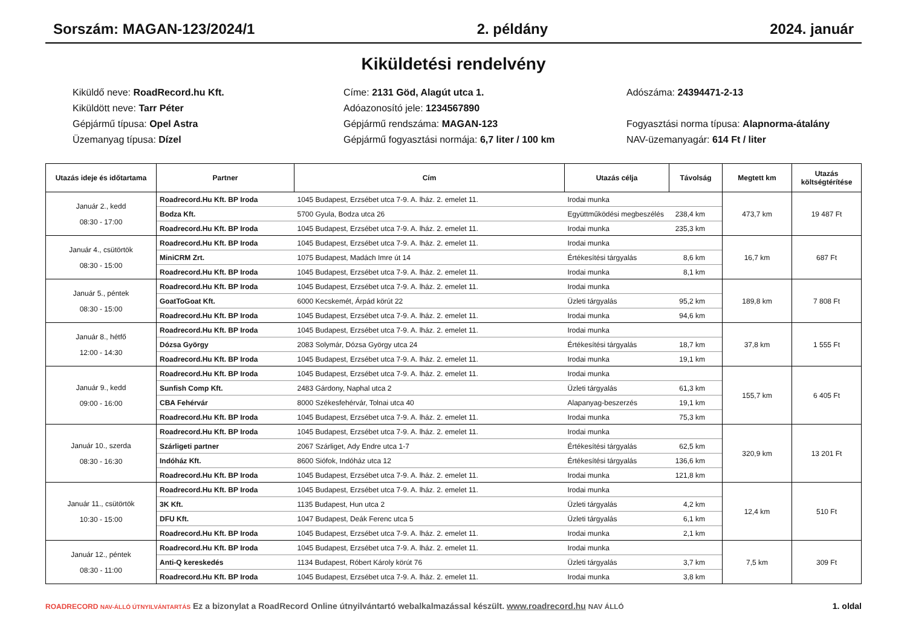Sorszám: MAGAN-123/2024/1 2. példány 2024. január
Kiküldetési rendelvény
Kiküldő neve: RoadRecord.hu Kft.
Címe: 2131 Göd, Alagút utca 1.
Adószáma: 24394471-2-13
Kiküldött neve: Tarr Péter
Adóazonosító jele: 1234567890
Gépjármű típusa: Opel Astra
Gépjármű rendszáma: MAGAN-123
Fogyasztási norma típusa: Alapnorma-átalány
Üzemanyag típusa: Dízel
Gépjármű fogyasztási normája: 6,7 liter / 100 km
NAV-üzemanyagár: 614 Ft / liter
| Utazás ideje és időtartama | Partner | Cím | Utazás célja | Távolság | Megtett km | Utazás költségtérítése |
| --- | --- | --- | --- | --- | --- | --- |
| Január 2., kedd 08:30 - 17:00 | Roadrecord.Hu Kft. BP Iroda | 1045 Budapest, Erzsébet utca 7-9. A. lház. 2. emelet 11. | Irodai munka | | 473,7 km | 19 487 Ft |
| | Bodza Kft. | 5700 Gyula, Bodza utca 26 | Együttműködési megbeszélés | 238,4 km | | |
| | Roadrecord.Hu Kft. BP Iroda | 1045 Budapest, Erzsébet utca 7-9. A. lház. 2. emelet 11. | Irodai munka | 235,3 km | | |
| Január 4., csütörtök 08:30 - 15:00 | Roadrecord.Hu Kft. BP Iroda | 1045 Budapest, Erzsébet utca 7-9. A. lház. 2. emelet 11. | Irodai munka | | 16,7 km | 687 Ft |
| | MiniCRM Zrt. | 1075 Budapest, Madách Imre út 14 | Értékesítési tárgyalás | 8,6 km | | |
| | Roadrecord.Hu Kft. BP Iroda | 1045 Budapest, Erzsébet utca 7-9. A. lház. 2. emelet 11. | Irodai munka | 8,1 km | | |
| Január 5., péntek 08:30 - 15:00 | Roadrecord.Hu Kft. BP Iroda | 1045 Budapest, Erzsébet utca 7-9. A. lház. 2. emelet 11. | Irodai munka | | 189,8 km | 7 808 Ft |
| | GoatToGoat Kft. | 6000 Kecskemét, Árpád körút 22 | Üzleti tárgyalás | 95,2 km | | |
| | Roadrecord.Hu Kft. BP Iroda | 1045 Budapest, Erzsébet utca 7-9. A. lház. 2. emelet 11. | Irodai munka | 94,6 km | | |
| Január 8., hétfő 12:00 - 14:30 | Roadrecord.Hu Kft. BP Iroda | 1045 Budapest, Erzsébet utca 7-9. A. lház. 2. emelet 11. | Irodai munka | | 37,8 km | 1 555 Ft |
| | Dózsa György | 2083 Solymár, Dózsa György utca 24 | Értékesítési tárgyalás | 18,7 km | | |
| | Roadrecord.Hu Kft. BP Iroda | 1045 Budapest, Erzsébet utca 7-9. A. lház. 2. emelet 11. | Irodai munka | 19,1 km | | |
| Január 9., kedd 09:00 - 16:00 | Roadrecord.Hu Kft. BP Iroda | 1045 Budapest, Erzsébet utca 7-9. A. lház. 2. emelet 11. | Irodai munka | | 155,7 km | 6 405 Ft |
| | Sunfish Comp Kft. | 2483 Gárdony, Naphal utca 2 | Üzleti tárgyalás | 61,3 km | | |
| | CBA Fehérvár | 8000 Székesfehérvár, Tolnai utca 40 | Alapanyag-beszerzés | 19,1 km | | |
| | Roadrecord.Hu Kft. BP Iroda | 1045 Budapest, Erzsébet utca 7-9. A. lház. 2. emelet 11. | Irodai munka | 75,3 km | | |
| Január 10., szerda 08:30 - 16:30 | Roadrecord.Hu Kft. BP Iroda | 1045 Budapest, Erzsébet utca 7-9. A. lház. 2. emelet 11. | Irodai munka | | 320,9 km | 13 201 Ft |
| | Szárligeti partner | 2067 Szárliget, Ady Endre utca 1-7 | Értékesítési tárgyalás | 62,5 km | | |
| | Indóház Kft. | 8600 Siófok, Indóház utca 12 | Értékesítési tárgyalás | 136,6 km | | |
| | Roadrecord.Hu Kft. BP Iroda | 1045 Budapest, Erzsébet utca 7-9. A. lház. 2. emelet 11. | Irodai munka | 121,8 km | | |
| Január 11., csütörtök 10:30 - 15:00 | Roadrecord.Hu Kft. BP Iroda | 1045 Budapest, Erzsébet utca 7-9. A. lház. 2. emelet 11. | Irodai munka | | 12,4 km | 510 Ft |
| | 3K Kft. | 1135 Budapest, Hun utca 2 | Üzleti tárgyalás | 4,2 km | | |
| | DFU Kft. | 1047 Budapest, Deák Ferenc utca 5 | Üzleti tárgyalás | 6,1 km | | |
| | Roadrecord.Hu Kft. BP Iroda | 1045 Budapest, Erzsébet utca 7-9. A. lház. 2. emelet 11. | Irodai munka | 2,1 km | | |
| Január 12., péntek 08:30 - 11:00 | Roadrecord.Hu Kft. BP Iroda | 1045 Budapest, Erzsébet utca 7-9. A. lház. 2. emelet 11. | Irodai munka | | 7,5 km | 309 Ft |
| | Anti-Q kereskedés | 1134 Budapest, Róbert Károly körút 76 | Üzleti tárgyalás | 3,7 km | | |
| | Roadrecord.Hu Kft. BP Iroda | 1045 Budapest, Erzsébet utca 7-9. A. lház. 2. emelet 11. | Irodai munka | 3,8 km | | |
ROADRECORD NAV-ÁLLÓ ÚTNYILVÁNTARTÁS Ez a bizonylat a RoadRecord Online útnyilvántartó webalkalmazással készült. www.roadrecord.hu NAV ÁLLÓ 1. oldal